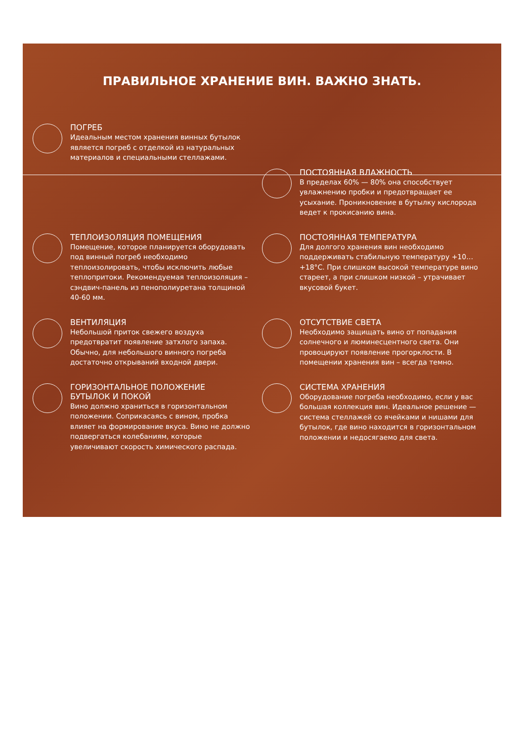ПРАВИЛЬНОЕ ХРАНЕНИЕ ВИН. ВАЖНО ЗНАТЬ.
ПОГРЕБ
Идеальным местом хранения винных бутылок является погреб с отделкой из натуральных материалов и специальными стеллажами.
ПОСТОЯННАЯ ВЛАЖНОСТЬ
В пределах 60% — 80% она способствует увлажнению пробки и предотвращает ее усыхание. Проникновение в бутылку кислорода ведет к прокисанию вина.
ТЕПЛОИЗОЛЯЦИЯ ПОМЕЩЕНИЯ
Помещение, которое планируется оборудовать под винный погреб необходимо теплоизолировать, чтобы исключить любые теплопритоки. Рекомендуемая теплоизоляция – сэндвич-панель из пенополиуретана толщиной 40-60 мм.
ПОСТОЯННАЯ ТЕМПЕРАТУРА
Для долгого хранения вин необходимо поддерживать стабильную температуру +10…+18°С. При слишком высокой температуре вино стареет, а при слишком низкой – утрачивает вкусовой букет.
ВЕНТИЛЯЦИЯ
Небольшой приток свежего воздуха предотвратит появление затхлого запаха. Обычно, для небольшого винного погреба достаточно открываний входной двери.
ОТСУТСТВИЕ СВЕТА
Необходимо защищать вино от попадания солнечного и люминесцентного света. Они провоцируют появление прогорклости. В помещении хранения вин – всегда темно.
ГОРИЗОНТАЛЬНОЕ ПОЛОЖЕНИЕ
БУТЫЛОК И ПОКОЙ
Вино должно храниться в горизонтальном положении. Соприкасаясь с вином, пробка влияет на формирование вкуса. Вино не должно подвергаться колебаниям, которые увеличивают скорость химического распада.
СИСТЕМА ХРАНЕНИЯ
Оборудование погреба необходимо, если у вас большая коллекция вин. Идеальное решение — система стеллажей со ячейками и нишами для бутылок, где вино находится в горизонтальном положении и недосягаемо для света.